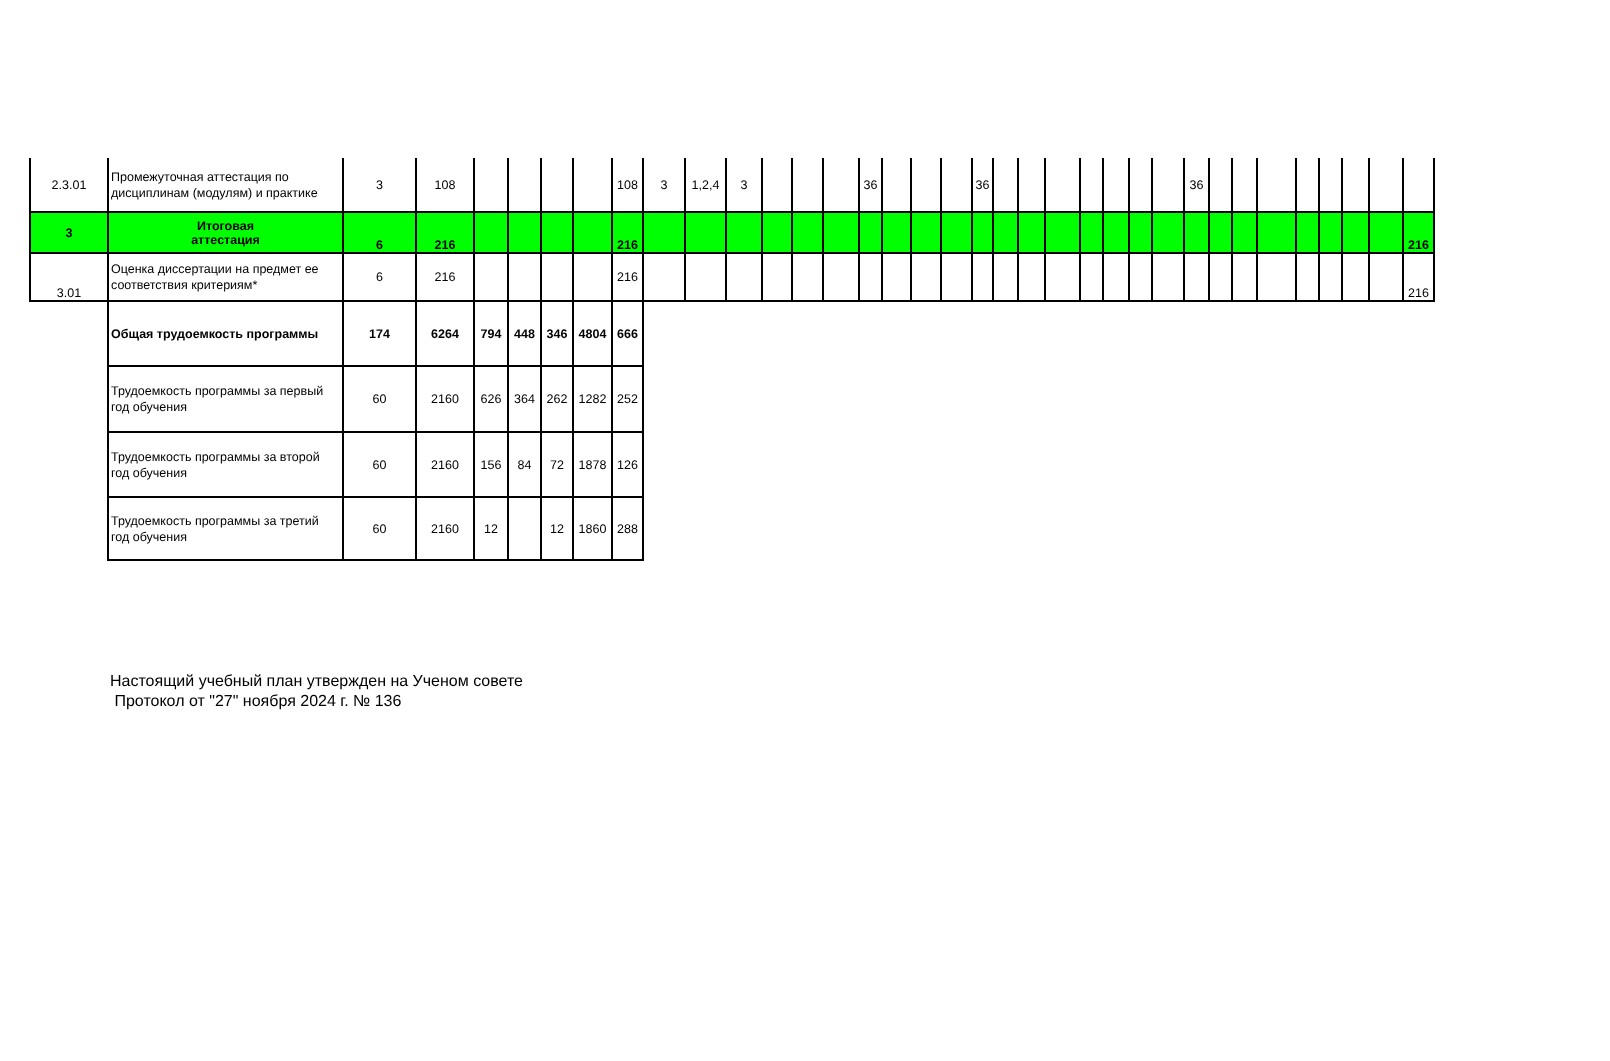| 2.3.01 | Промежуточная аттестация по дисциплинам (модулям) и практике | 3 | 108 | | | | | 108 | 3 | 1,2,4 | 3 | | | | 36 | | | | 36 | | | | | | | | 36 | | | | | | | | |
| 3 | Итоговая аттестация | 6 | 216 | | | | | 216 | | | | | | | | | | | | | | | | | | | | | | | | | | | 216 |
| 3.01 | Оценка диссертации на предмет ее соответствия критериям* | 6 | 216 | | | | | 216 | | | | | | | | | | | | | | | | | | | | | | | | | | | 216 |
| | Общая трудоемкость программы | 174 | 6264 | 794 | 448 | 346 | 4804 | 666 | | | | | | | | | | | | | | | | | | | | | | | | | | | |
| | Трудоемкость программы за первый год обучения | 60 | 2160 | 626 | 364 | 262 | 1282 | 252 | | | | | | | | | | | | | | | | | | | | | | | | | | | |
| | Трудоемкость программы за второй год обучения | 60 | 2160 | 156 | 84 | 72 | 1878 | 126 | | | | | | | | | | | | | | | | | | | | | | | | | | | |
| | Трудоемкость программы за третий год обучения | 60 | 2160 | 12 | | 12 | 1860 | 288 | | | | | | | | | | | | | | | | | | | | | | | | | | | |
Настоящий учебный план утвержден на Ученом совете
Протокол от "27" ноября 2024 г. № 136